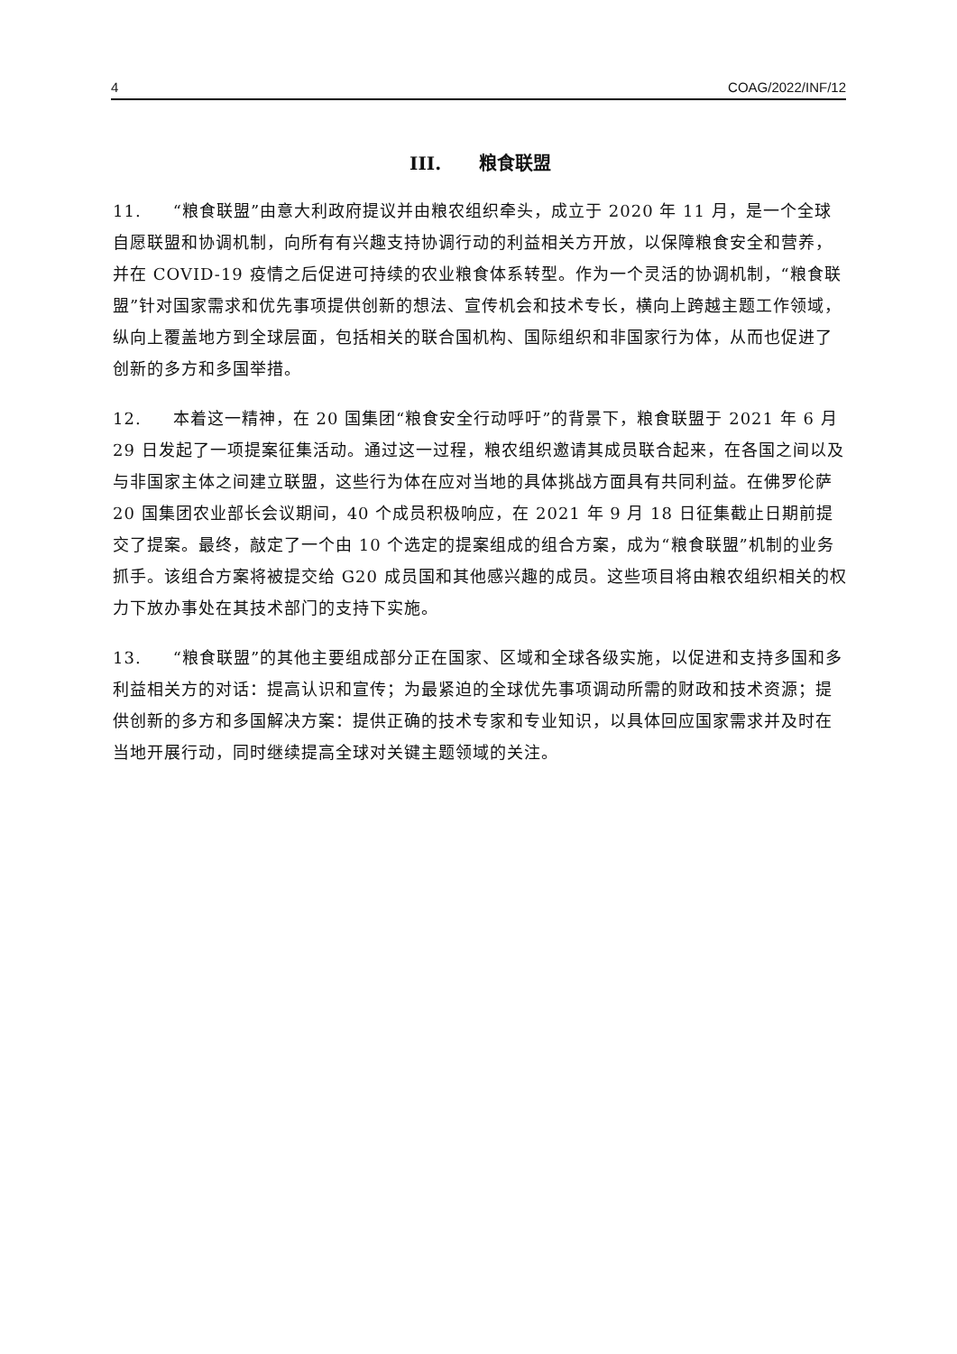4 COAG/2022/INF/12
III. 粮食联盟
11. “粮食联盟”由意大利政府提议并由粮农组织牵头，成立于 2020 年 11 月，是一个全球自愿联盟和协调机制，向所有有兴趣支持协调行动的利益相关方开放，以保障粮食安全和营养，并在 COVID-19 疫情之后促进可持续的农业粮食体系转型。作为一个灵活的协调机制，“粮食联盟”针对国家需求和优先事项提供创新的想法、宣传机会和技术专长，横向上跨越主题工作领域，纵向上覆盖地方到全球层面，包括相关的联合国机构、国际组织和非国家行为体，从而也促进了创新的多方和多国举措。
12. 本着这一精神，在 20 国集团“粮食安全行动呼吁”的背景下，粮食联盟于 2021 年 6 月 29 日发起了一项提案征集活动。通过这一过程，粮农组织邀请其成员联合起来，在各国之间以及与非国家主体之间建立联盟，这些行为体在应对当地的具体挑战方面具有共同利益。在佛罗伦萨 20 国集团农业部长会议期间，40 个成员积极响应，在 2021 年 9 月 18 日征集截止日期前提交了提案。最终，敲定了一个由 10 个选定的提案组成的组合方案，成为“粮食联盟”机制的业务抓手。该组合方案将被提交给 G20 成员国和其他感兴趣的成员。这些项目将由粮农组织相关的权力下放办事处在其技术部门的支持下实施。
13. “粮食联盟”的其他主要组成部分正在国家、区域和全球各级实施，以促进和支持多国和多利益相关方的对话：提高认识和宣传；为最紧迫的全球优先事项调动所需的财政和技术资源；提供创新的多方和多国解决方案：提供正确的技术专家和专业知识，以具体回应国家需求并及时在当地开展行动，同时继续提高全球对关键主题领域的关注。